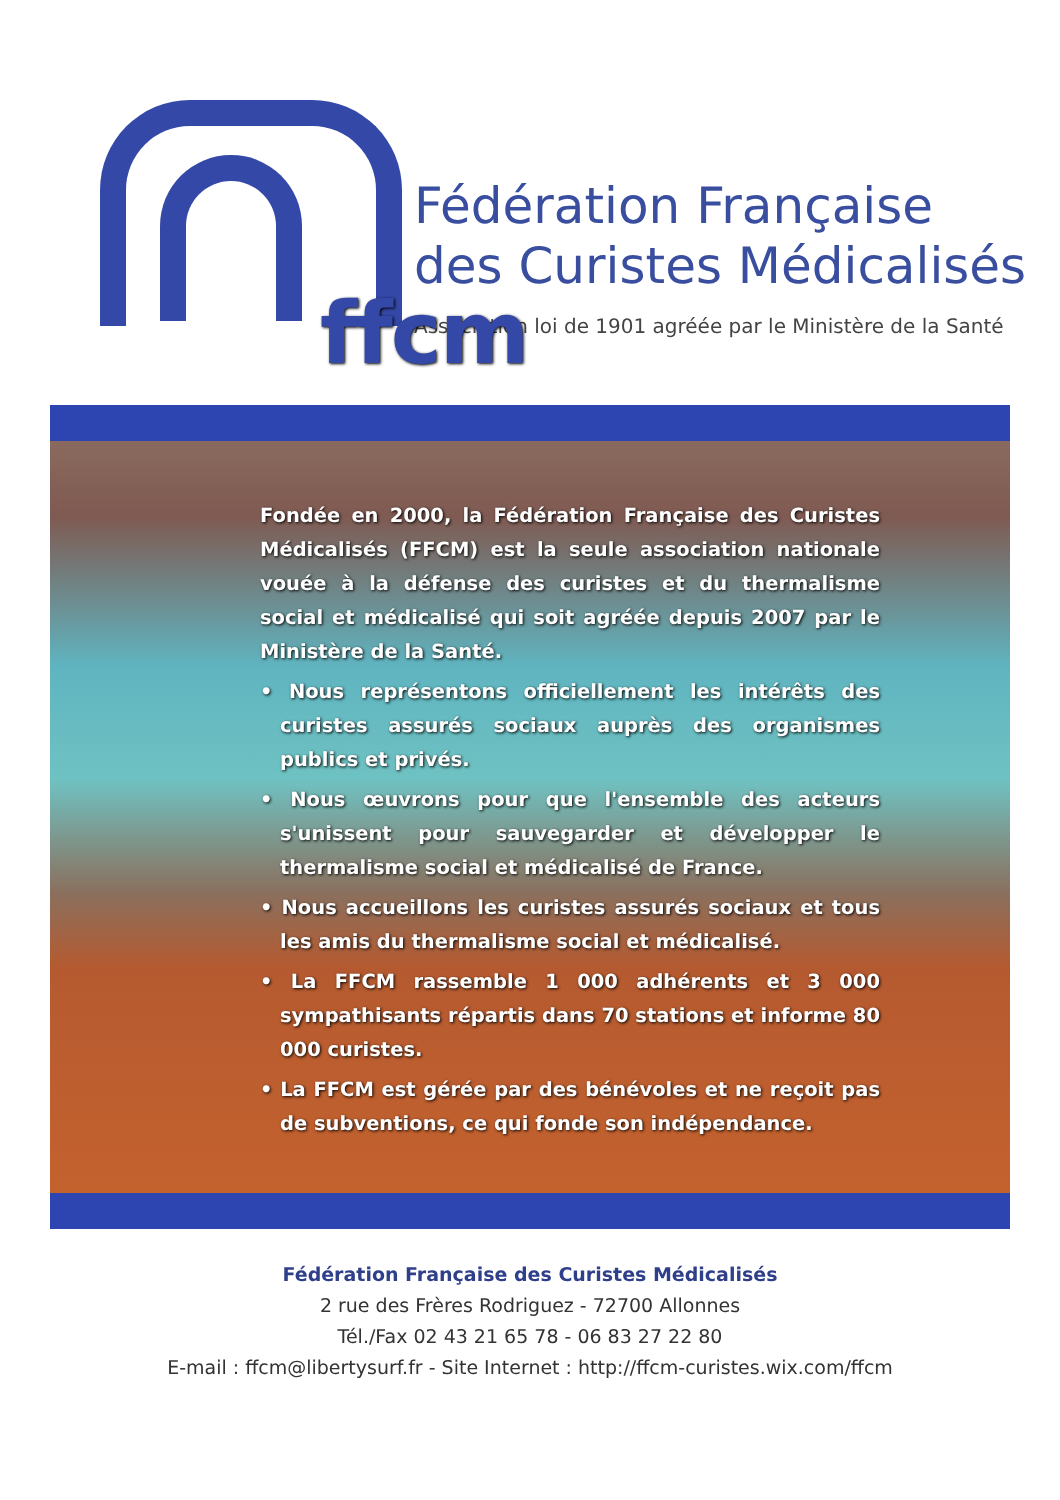ffcm
Fédération Française
des Curistes Médicalisés
Association loi de 1901 agréée par le Ministère de la Santé
Fondée en 2000, la Fédération Française des Curistes Médicalisés (FFCM) est la seule association nationale vouée à la défense des curistes et du thermalisme social et médicalisé qui soit agréée depuis 2007 par le Ministère de la Santé.
• Nous représentons officiellement les intérêts des curistes assurés sociaux auprès des organismes publics et privés.
• Nous œuvrons pour que l'ensemble des acteurs s'unissent pour sauvegarder et développer le thermalisme social et médicalisé de France.
• Nous accueillons les curistes assurés sociaux et tous les amis du thermalisme social et médicalisé.
• La FFCM rassemble 1 000 adhérents et 3 000 sympathisants répartis dans 70 stations et informe 80 000 curistes.
• La FFCM est gérée par des bénévoles et ne reçoit pas de subventions, ce qui fonde son indépendance.
Fédération Française des Curistes Médicalisés
2 rue des Frères Rodriguez - 72700 Allonnes
Tél./Fax 02 43 21 65 78 - 06 83 27 22 80
E-mail : ffcm@libertysurf.fr - Site Internet : http://ffcm-curistes.wix.com/ffcm